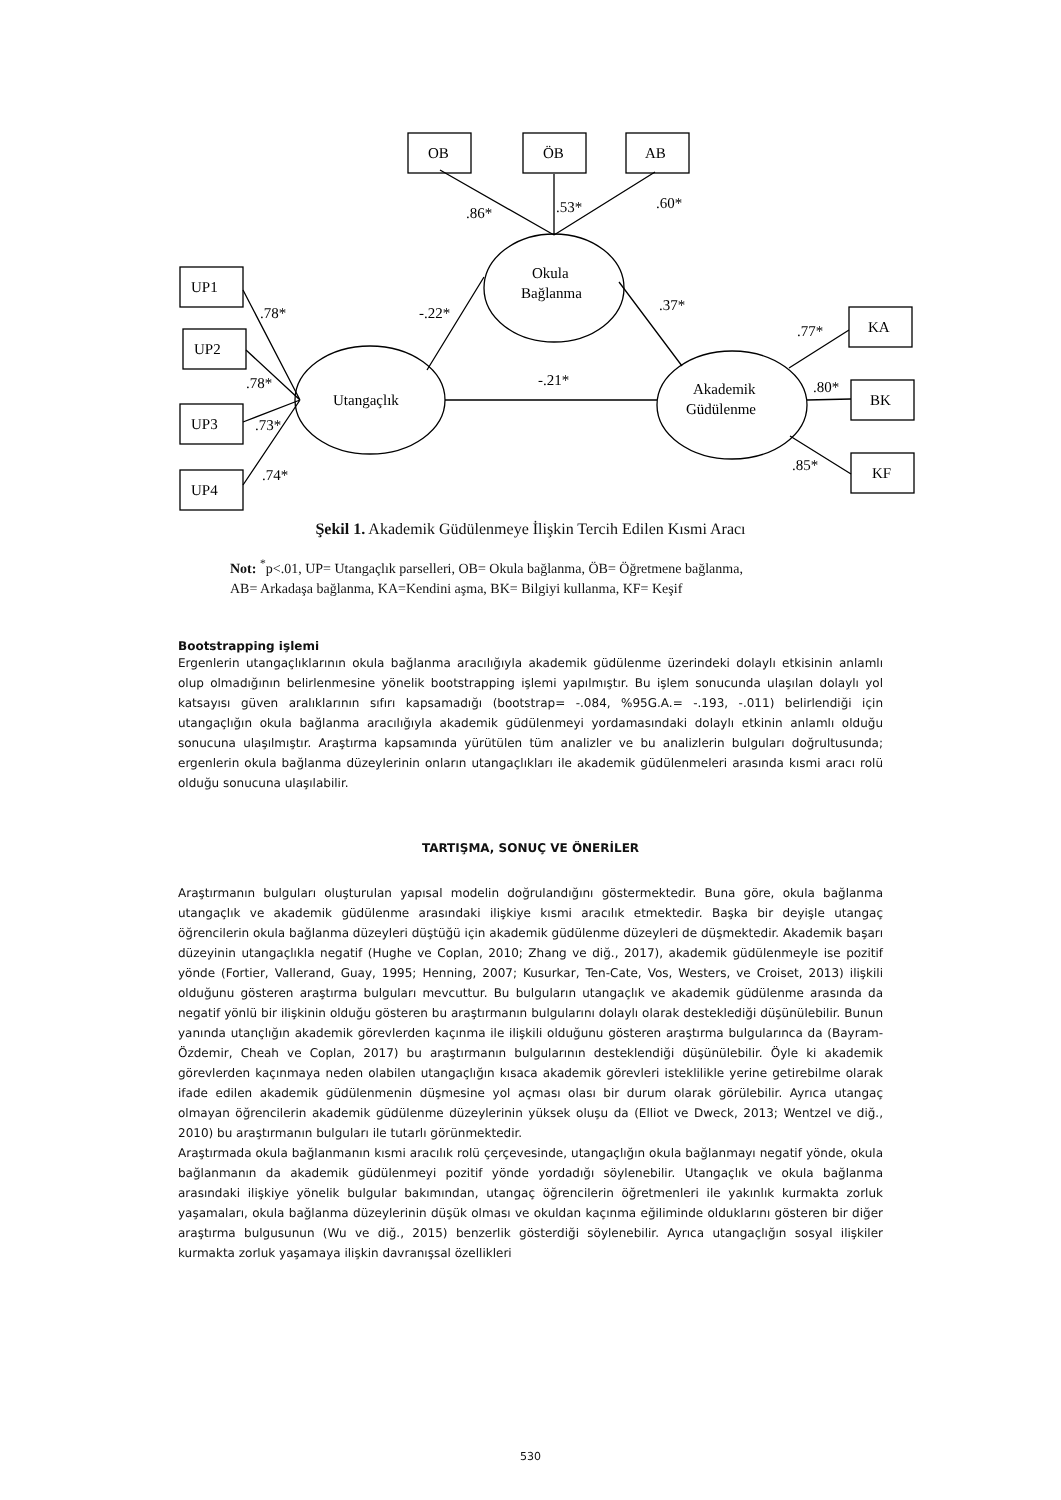OB
ÖB
AB
UP1
UP2
UP3
UP4
KA
BK
KF
Okula
Bağlanma
Utangaçlık
Akademik
Güdülenme
.86*
.53*
.60*
.78*
.78*
.73*
.74*
-.22*
.37*
-.21*
.77*
.80*
.85*
Şekil 1. Akademik Güdülenmeye İlişkin Tercih Edilen Kısmi Aracı
Not: <sup>*</sup>p<.01, UP= Utangaçlık parselleri, OB= Okula bağlanma, ÖB= Öğretmene bağlanma,
AB= Arkadaşa bağlanma, KA=Kendini aşma, BK= Bilgiyi kullanma, KF= Keşif
Bootstrapping işlemi
Ergenlerin utangaçlıklarının okula bağlanma aracılığıyla akademik güdülenme üzerindeki dolaylı etkisinin anlamlı olup olmadığının belirlenmesine yönelik bootstrapping işlemi yapılmıştır. Bu işlem sonucunda ulaşılan dolaylı yol katsayısı güven aralıklarının sıfırı kapsamadığı (bootstrap= -.084, %95G.A.= -.193, -.011) belirlendiği için utangaçlığın okula bağlanma aracılığıyla akademik güdülenmeyi yordamasındaki dolaylı etkinin anlamlı olduğu sonucuna ulaşılmıştır. Araştırma kapsamında yürütülen tüm analizler ve bu analizlerin bulguları doğrultusunda; ergenlerin okula bağlanma düzeylerinin onların utangaçlıkları ile akademik güdülenmeleri arasında kısmi aracı rolü olduğu sonucuna ulaşılabilir.
TARTIŞMA, SONUÇ VE ÖNERİLER
Araştırmanın bulguları oluşturulan yapısal modelin doğrulandığını göstermektedir. Buna göre, okula bağlanma utangaçlık ve akademik güdülenme arasındaki ilişkiye kısmi aracılık etmektedir. Başka bir deyişle utangaç öğrencilerin okula bağlanma düzeyleri düştüğü için akademik güdülenme düzeyleri de düşmektedir. Akademik başarı düzeyinin utangaçlıkla negatif (Hughe ve Coplan, 2010; Zhang ve diğ., 2017), akademik güdülenmeyle ise pozitif yönde (Fortier, Vallerand, Guay, 1995; Henning, 2007; Kusurkar, Ten-Cate, Vos, Westers, ve Croiset, 2013) ilişkili olduğunu gösteren araştırma bulguları mevcuttur. Bu bulguların utangaçlık ve akademik güdülenme arasında da negatif yönlü bir ilişkinin olduğu gösteren bu araştırmanın bulgularını dolaylı olarak desteklediği düşünülebilir. Bunun yanında utançlığın akademik görevlerden kaçınma ile ilişkili olduğunu gösteren araştırma bulgularınca da (Bayram-Özdemir, Cheah ve Coplan, 2017) bu araştırmanın bulgularının desteklendiği düşünülebilir. Öyle ki akademik görevlerden kaçınmaya neden olabilen utangaçlığın kısaca akademik görevleri isteklilikle yerine getirebilme olarak ifade edilen akademik güdülenmenin düşmesine yol açması olası bir durum olarak görülebilir. Ayrıca utangaç olmayan öğrencilerin akademik güdülenme düzeylerinin yüksek oluşu da (Elliot ve Dweck, 2013; Wentzel ve diğ., 2010) bu araştırmanın bulguları ile tutarlı görünmektedir.
Araştırmada okula bağlanmanın kısmi aracılık rolü çerçevesinde, utangaçlığın okula bağlanmayı negatif yönde, okula bağlanmanın da akademik güdülenmeyi pozitif yönde yordadığı söylenebilir. Utangaçlık ve okula bağlanma arasındaki ilişkiye yönelik bulgular bakımından, utangaç öğrencilerin öğretmenleri ile yakınlık kurmakta zorluk yaşamaları, okula bağlanma düzeylerinin düşük olması ve okuldan kaçınma eğiliminde olduklarını gösteren bir diğer araştırma bulgusunun (Wu ve diğ., 2015) benzerlik gösterdiği söylenebilir. Ayrıca utangaçlığın sosyal ilişkiler kurmakta zorluk yaşamaya ilişkin davranışsal özellikleri
530